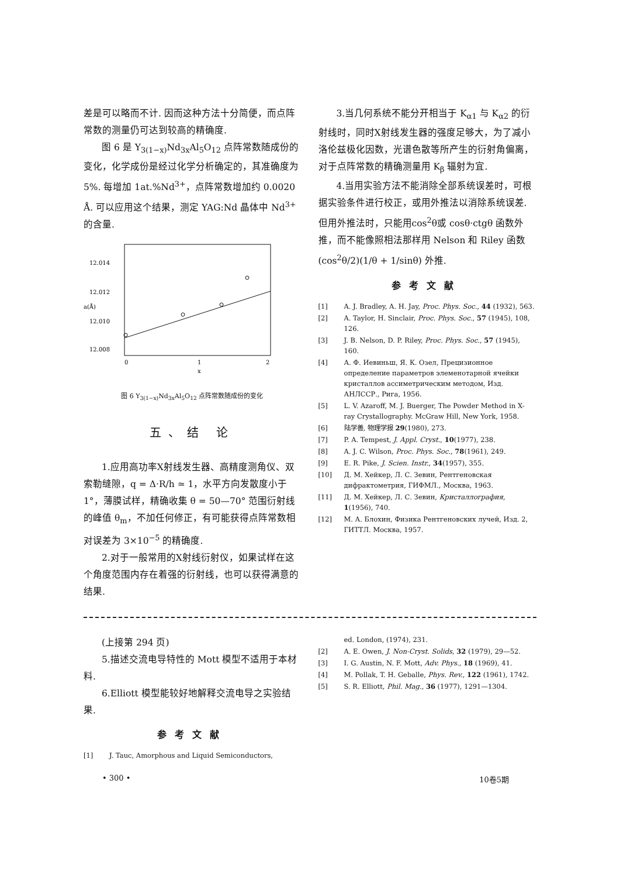差是可以略而不计. 因而这种方法十分简便，而点阵常数的测量仍可达到较高的精确度.
图 6 是 Y<sub>3(1−x)</sub>Nd<sub>3x</sub>Al<sub>5</sub>O<sub>12</sub> 点阵常数随成份的变化，化学成份是经过化学分析确定的，其准确度为 5%. 每增加 1at.%Nd<sup>3+</sup>，点阵常数增加约 0.0020 Å. 可以应用这个结果，测定 YAG:Nd 晶体中 Nd<sup>3+</sup> 的含量.
12.014
12.012
12.010
12.008
a(Å)
0
1
2
x
图 6 Y<sub>3(1−x)</sub>Nd<sub>3x</sub>Al<sub>5</sub>O<sub>12</sub> 点阵常数随成份的变化
五、结 论
1.应用高功率X射线发生器、高精度测角仪、双索勒缝隙，q = Δ·R/h ≃ 1，水平方向发散度小于 1°，薄膜试样，精确收集 θ = 50—70° 范围衍射线的峰值 θ<sub>m</sub>，不加任何修正，有可能获得点阵常数相对误差为 3×10<sup>−5</sup> 的精确度.
2.对于一般常用的X射线衍射仪，如果试样在这个角度范围内存在着强的衍射线，也可以获得满意的结果.
3.当几何系统不能分开相当于 K<sub>α1</sub> 与 K<sub>α2</sub> 的衍射线时，同时X射线发生器的强度足够大，为了减小洛伦兹极化因数，光谱色散等所产生的衍射角偏离，对于点阵常数的精确测量用 K<sub>β</sub> 辐射为宜.
4.当用实验方法不能消除全部系统误差时，可根据实验条件进行校正，或用外推法以消除系统误差. 但用外推法时，只能用cos<sup>2</sup>θ或 cosθ·ctgθ 函数外推，而不能像照相法那样用 Nelson 和 Riley 函数 (cos<sup>2</sup>θ/2)(1/θ + 1/sinθ) 外推.
参考文献
[1] A. J. Bradley, A. H. Jay, Proc. Phys. Soc., 44 (1932), 563.
[2] A. Taylor, H. Sinclair, Proc. Phys. Soc., 57 (1945), 108, 126.
[3] J. B. Nelson, D. P. Riley, Proc. Phys. Soc., 57 (1945), 160.
[4] А. Ф. Иевиньш, Я. К. Озел, Прецизионное определение параметров элеменотарной ячейки кристаллов ассиметрическим методом, Изд. АНЛССР., Рига, 1956.
[5] L. V. Azaroff, M. J. Buerger, The Powder Method in X-ray Crystallography. McGraw Hill, New York, 1958.
[6] 陆学善, 物理学报 29(1980), 273.
[7] P. A. Tempest, J. Appl. Cryst., 10(1977), 238.
[8] A. J. C. Wilson, Proc. Phys. Soc., 78(1961), 249.
[9] E. R. Pike, J. Scien. Instr., 34(1957), 355.
[10] Д. М. Хейкер, Л. С. Зевин, Рентгеновская дифрактометрия, ГИФМЛ., Москва, 1963.
[11] Д. М. Хейкер, Л. С. Зевин, Кристаллография, 1(1956), 740.
[12] М. А. Блохин, Физика Рентгеновских лучей, Изд. 2, ГИТТЛ. Москва, 1957.
(上接第 294 页)
5.描述交流电导特性的 Mott 模型不适用于本材料.
6.Elliott 模型能较好地解释交流电导之实验结果.
参考文献
[1] J. Tauc, Amorphous and Liquid Semiconductors,
ed. London, (1974), 231.
[2] A. E. Owen, J. Non-Cryst. Solids, 32 (1979), 29—52.
[3] I. G. Austin, N. F. Mott, Adv. Phys., 18 (1969), 41.
[4] M. Pollak, T. H. Geballe, Phys. Rev., 122 (1961), 1742.
[5] S. R. Elliott, Phil. Mag., 36 (1977), 1291—1304.
• 300 • 10卷5期